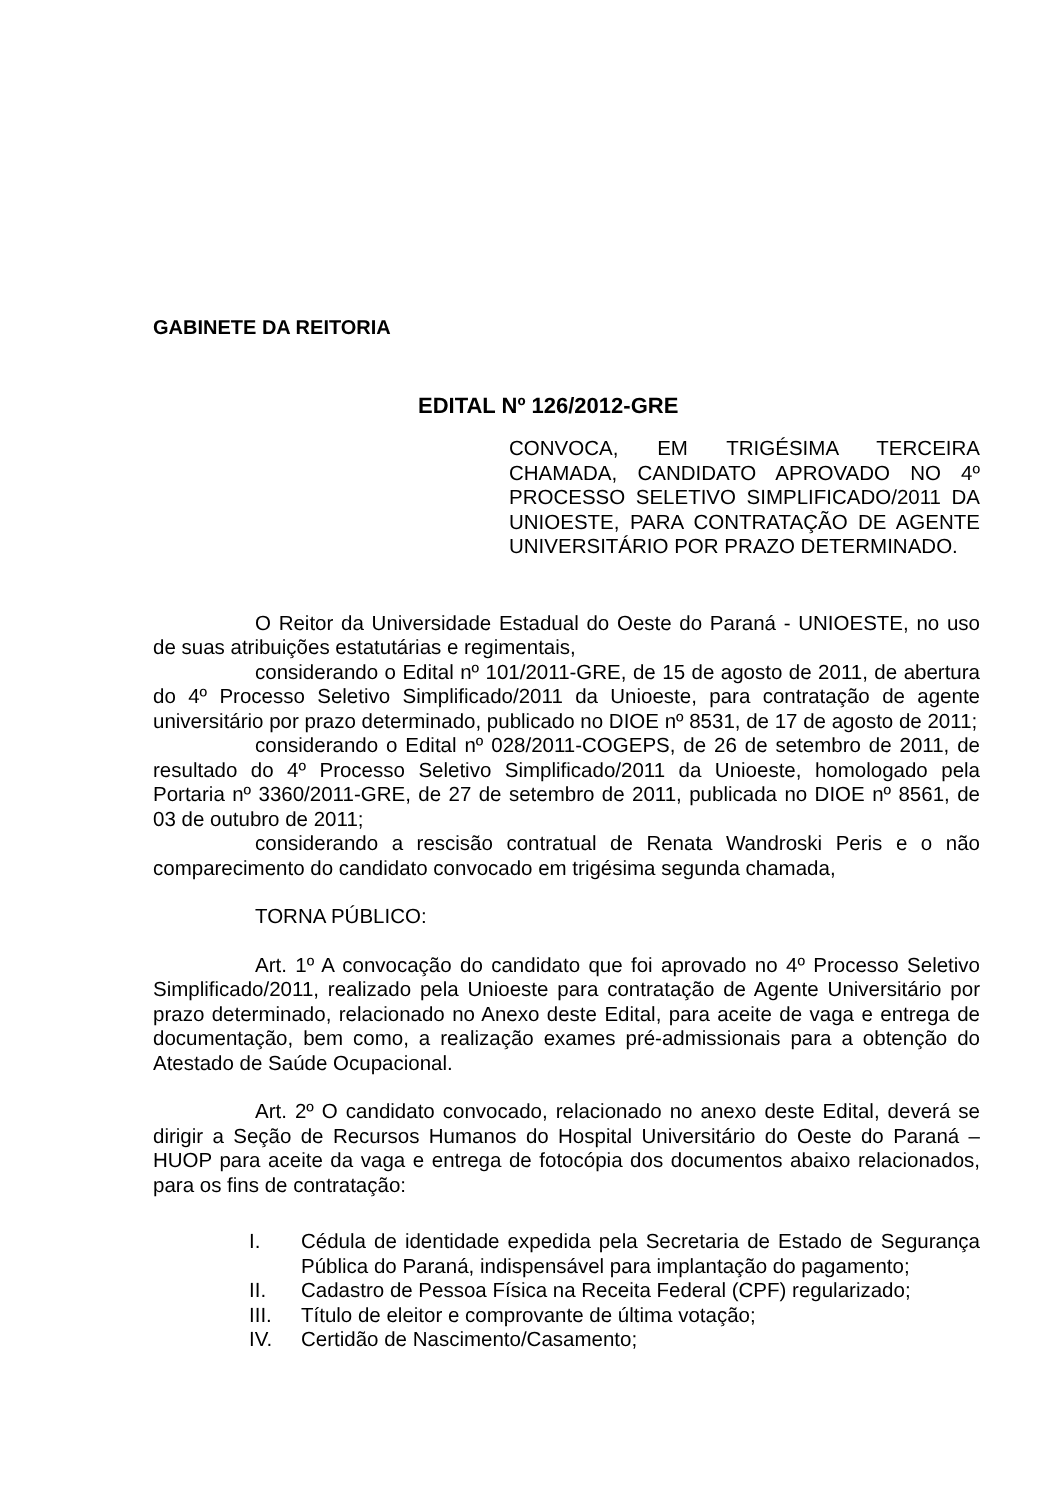GABINETE DA REITORIA
EDITAL Nº 126/2012-GRE
CONVOCA, EM TRIGÉSIMA TERCEIRA CHAMADA, CANDIDATO APROVADO NO 4º PROCESSO SELETIVO SIMPLIFICADO/2011 DA UNIOESTE, PARA CONTRATAÇÃO DE AGENTE UNIVERSITÁRIO POR PRAZO DETERMINADO.
O Reitor da Universidade Estadual do Oeste do Paraná - UNIOESTE, no uso de suas atribuições estatutárias e regimentais,
considerando o Edital nº 101/2011-GRE, de 15 de agosto de 2011, de abertura do 4º Processo Seletivo Simplificado/2011 da Unioeste, para contratação de agente universitário por prazo determinado, publicado no DIOE nº 8531, de 17 de agosto de 2011;
considerando o Edital nº 028/2011-COGEPS, de 26 de setembro de 2011, de resultado do 4º Processo Seletivo Simplificado/2011 da Unioeste, homologado pela Portaria nº 3360/2011-GRE, de 27 de setembro de 2011, publicada no DIOE nº 8561, de 03 de outubro de 2011;
considerando a rescisão contratual de Renata Wandroski Peris e o não comparecimento do candidato convocado em trigésima segunda chamada,
TORNA PÚBLICO:
Art. 1º A convocação do candidato que foi aprovado no 4º Processo Seletivo Simplificado/2011, realizado pela Unioeste para contratação de Agente Universitário por prazo determinado, relacionado no Anexo deste Edital, para aceite de vaga e entrega de documentação, bem como, a realização exames pré-admissionais para a obtenção do Atestado de Saúde Ocupacional.
Art. 2º O candidato convocado, relacionado no anexo deste Edital, deverá se dirigir a Seção de Recursos Humanos do Hospital Universitário do Oeste do Paraná – HUOP para aceite da vaga e entrega de fotocópia dos documentos abaixo relacionados, para os fins de contratação:
I. Cédula de identidade expedida pela Secretaria de Estado de Segurança Pública do Paraná, indispensável para implantação do pagamento;
II. Cadastro de Pessoa Física na Receita Federal (CPF) regularizado;
III. Título de eleitor e comprovante de última votação;
IV. Certidão de Nascimento/Casamento;